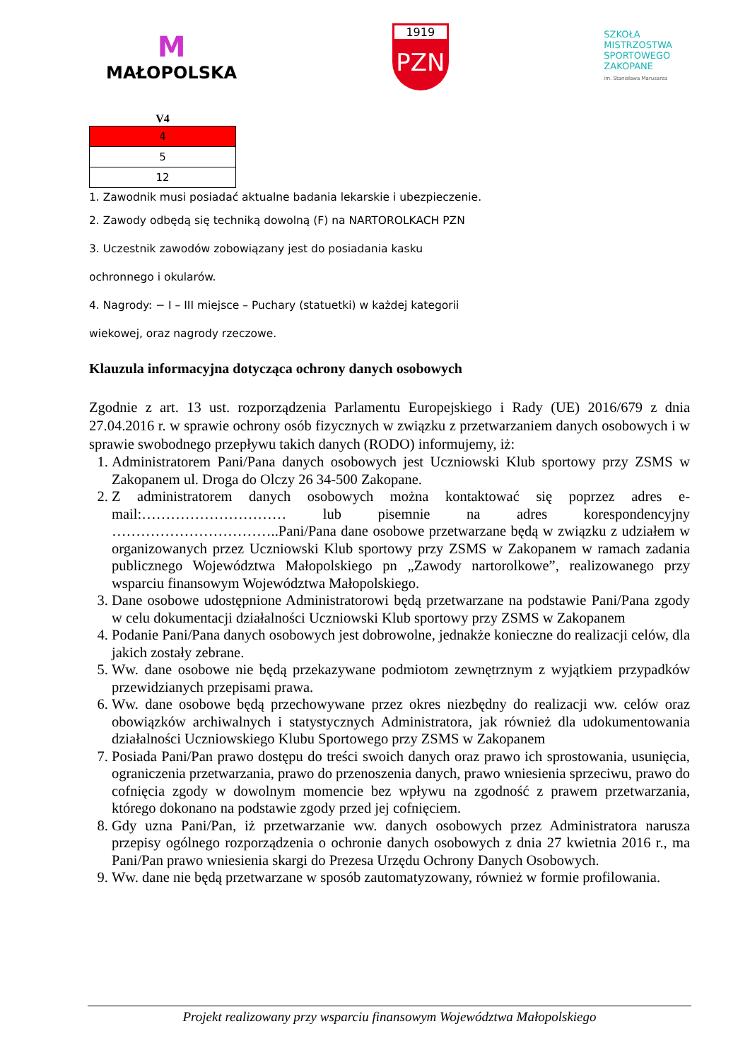M
MAŁOPOLSKA
1919
PZN
SZKOŁA
MISTRZOSTWA
SPORTOWEGO
ZAKOPANE
im. Stanisława Marusarza
| V4 |
| --- |
| 4 |
| 5 |
| 12 |
1. Zawodnik musi posiadać aktualne badania lekarskie i ubezpieczenie.
2. Zawody odbędą się techniką dowolną (F) na NARTOROLKACH PZN
3. Uczestnik zawodów zobowiązany jest do posiadania kasku
ochronnego i okularów.
4. Nagrody: − I – III miejsce – Puchary (statuetki) w każdej kategorii
wiekowej, oraz nagrody rzeczowe.
Klauzula informacyjna dotycząca ochrony danych osobowych
Zgodnie z art. 13 ust. rozporządzenia Parlamentu Europejskiego i Rady (UE) 2016/679 z dnia 27.04.2016 r. w sprawie ochrony osób fizycznych w związku z przetwarzaniem danych osobowych i w sprawie swobodnego przepływu takich danych (RODO) informujemy, iż:
1. Administratorem Pani/Pana danych osobowych jest Uczniowski Klub sportowy przy ZSMS w Zakopanem ul. Droga do Olczy 26 34-500 Zakopane.
2. Z administratorem danych osobowych można kontaktować się poprzez adres e-mail:………………………… lub pisemnie na adres korespondencyjny ……………………………..Pani/Pana dane osobowe przetwarzane będą w związku z udziałem w organizowanych przez Uczniowski Klub sportowy przy ZSMS w Zakopanem w ramach zadania publicznego Województwa Małopolskiego pn „Zawody nartorolkowe”, realizowanego przy wsparciu finansowym Województwa Małopolskiego.
3. Dane osobowe udostępnione Administratorowi będą przetwarzane na podstawie Pani/Pana zgody w celu dokumentacji działalności Uczniowski Klub sportowy przy ZSMS w Zakopanem
4. Podanie Pani/Pana danych osobowych jest dobrowolne, jednakże konieczne do realizacji celów, dla jakich zostały zebrane.
5. Ww. dane osobowe nie będą przekazywane podmiotom zewnętrznym z wyjątkiem przypadków przewidzianych przepisami prawa.
6. Ww. dane osobowe będą przechowywane przez okres niezbędny do realizacji ww. celów oraz obowiązków archiwalnych i statystycznych Administratora, jak również dla udokumentowania działalności Uczniowskiego Klubu Sportowego przy ZSMS w Zakopanem
7. Posiada Pani/Pan prawo dostępu do treści swoich danych oraz prawo ich sprostowania, usunięcia, ograniczenia przetwarzania, prawo do przenoszenia danych, prawo wniesienia sprzeciwu, prawo do cofnięcia zgody w dowolnym momencie bez wpływu na zgodność z prawem przetwarzania, którego dokonano na podstawie zgody przed jej cofnięciem.
8. Gdy uzna Pani/Pan, iż przetwarzanie ww. danych osobowych przez Administratora narusza przepisy ogólnego rozporządzenia o ochronie danych osobowych z dnia 27 kwietnia 2016 r., ma Pani/Pan prawo wniesienia skargi do Prezesa Urzędu Ochrony Danych Osobowych.
9. Ww. dane nie będą przetwarzane w sposób zautomatyzowany, również w formie profilowania.
Projekt realizowany przy wsparciu finansowym Województwa Małopolskiego